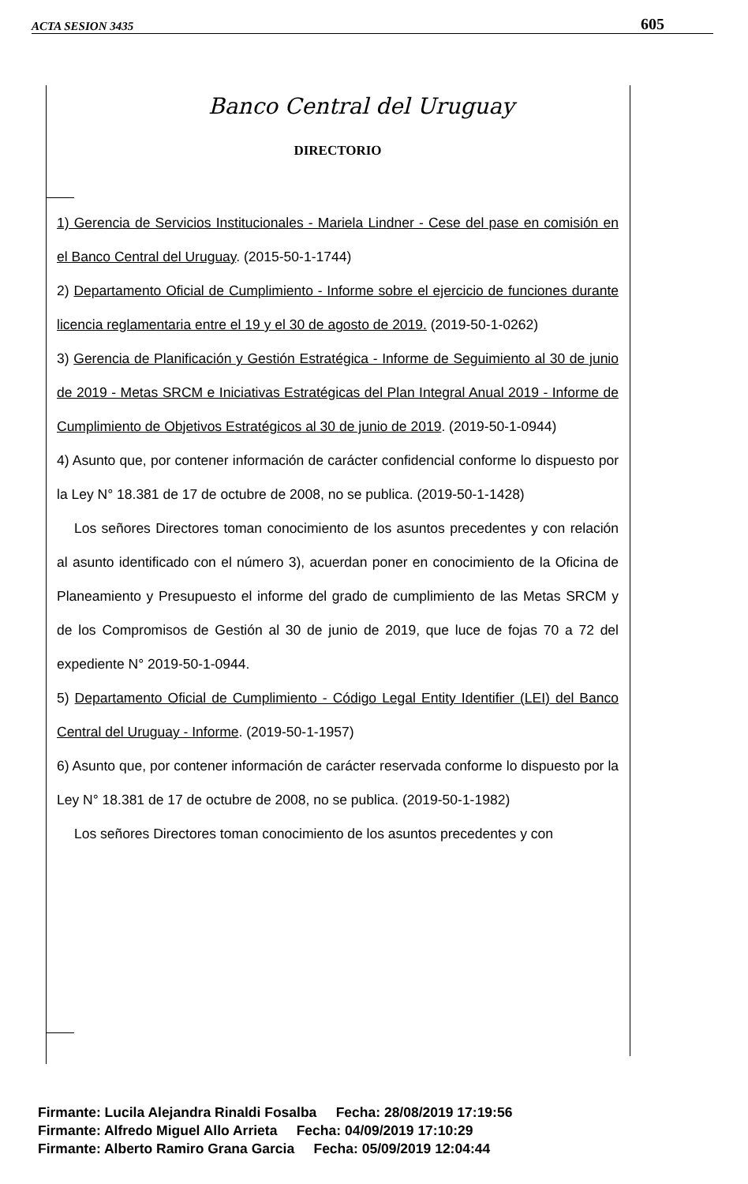ACTA SESION 3435 605
Banco Central del Uruguay
DIRECTORIO
1) Gerencia de Servicios Institucionales - Mariela Lindner - Cese del pase en comisión en el Banco Central del Uruguay. (2015-50-1-1744)
2) Departamento Oficial de Cumplimiento - Informe sobre el ejercicio de funciones durante licencia reglamentaria entre el 19 y el 30 de agosto de 2019. (2019-50-1-0262)
3) Gerencia de Planificación y Gestión Estratégica - Informe de Seguimiento al 30 de junio de 2019 - Metas SRCM e Iniciativas Estratégicas del Plan Integral Anual 2019 - Informe de Cumplimiento de Objetivos Estratégicos al 30 de junio de 2019. (2019-50-1-0944)
4) Asunto que, por contener información de carácter confidencial conforme lo dispuesto por la Ley N° 18.381 de 17 de octubre de 2008, no se publica. (2019-50-1-1428)
Los señores Directores toman conocimiento de los asuntos precedentes y con relación al asunto identificado con el número 3), acuerdan poner en conocimiento de la Oficina de Planeamiento y Presupuesto el informe del grado de cumplimiento de las Metas SRCM y de los Compromisos de Gestión al 30 de junio de 2019, que luce de fojas 70 a 72 del expediente N° 2019-50-1-0944.
5) Departamento Oficial de Cumplimiento - Código Legal Entity Identifier (LEI) del Banco Central del Uruguay - Informe. (2019-50-1-1957)
6) Asunto que, por contener información de carácter reservada conforme lo dispuesto por la Ley N° 18.381 de 17 de octubre de 2008, no se publica. (2019-50-1-1982)
Los señores Directores toman conocimiento de los asuntos precedentes y con
Firmante: Lucila Alejandra Rinaldi Fosalba Fecha: 28/08/2019 17:19:56
Firmante: Alfredo Miguel Allo Arrieta Fecha: 04/09/2019 17:10:29
Firmante: Alberto Ramiro Grana Garcia Fecha: 05/09/2019 12:04:44